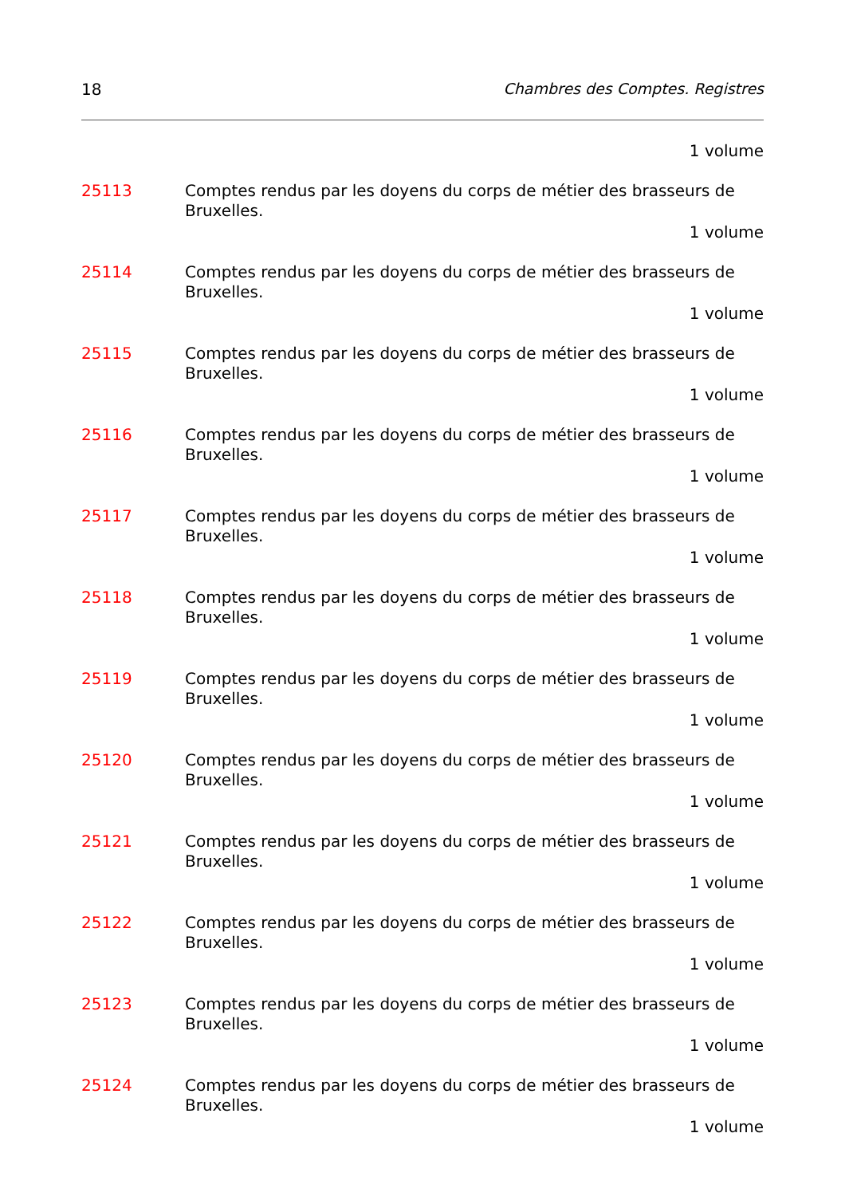18 Chambres des Comptes. Registres
1 volume
25113 Comptes rendus par les doyens du corps de métier des brasseurs de Bruxelles.
1 volume
25114 Comptes rendus par les doyens du corps de métier des brasseurs de Bruxelles.
1 volume
25115 Comptes rendus par les doyens du corps de métier des brasseurs de Bruxelles.
1 volume
25116 Comptes rendus par les doyens du corps de métier des brasseurs de Bruxelles.
1 volume
25117 Comptes rendus par les doyens du corps de métier des brasseurs de Bruxelles.
1 volume
25118 Comptes rendus par les doyens du corps de métier des brasseurs de Bruxelles.
1 volume
25119 Comptes rendus par les doyens du corps de métier des brasseurs de Bruxelles.
1 volume
25120 Comptes rendus par les doyens du corps de métier des brasseurs de Bruxelles.
1 volume
25121 Comptes rendus par les doyens du corps de métier des brasseurs de Bruxelles.
1 volume
25122 Comptes rendus par les doyens du corps de métier des brasseurs de Bruxelles.
1 volume
25123 Comptes rendus par les doyens du corps de métier des brasseurs de Bruxelles.
1 volume
25124 Comptes rendus par les doyens du corps de métier des brasseurs de Bruxelles.
1 volume